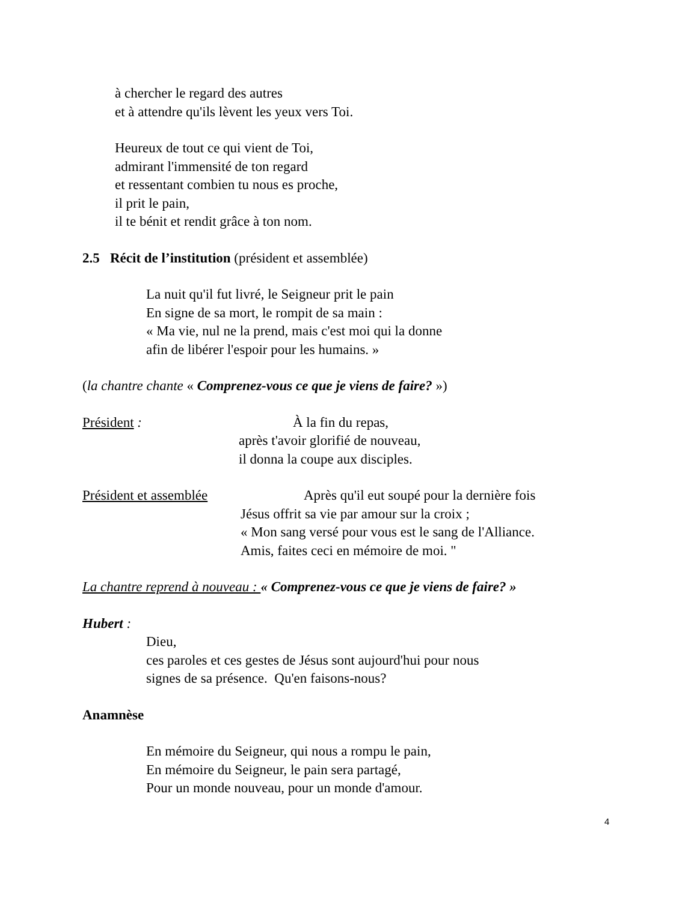à chercher le regard des autres
et à attendre qu'ils lèvent les yeux vers Toi.
Heureux de tout ce qui vient de Toi,
admirant l'immensité de ton regard
et ressentant combien tu nous es proche,
il prit le pain,
il te bénit et rendit grâce à ton nom.
2.5 Récit de l’institution (président et assemblée)
La nuit qu'il fut livré, le Seigneur prit le pain
En signe de sa mort, le rompit de sa main :
« Ma vie, nul ne la prend, mais c'est moi qui la donne
afin de libérer l'espoir pour les humains. »
(la chantre chante « Comprenez-vous ce que je viens de faire? »)
Président : À la fin du repas,
après t'avoir glorifié de nouveau,
il donna la coupe aux disciples.
Président et assemblée
Après qu'il eut soupé pour la dernière fois
Jésus offrit sa vie par amour sur la croix ;
« Mon sang versé pour vous est le sang de l'Alliance.
Amis, faites ceci en mémoire de moi. "
La chantre reprend à nouveau : « Comprenez-vous ce que je viens de faire? »
Hubert :
Dieu,
ces paroles et ces gestes de Jésus sont aujourd'hui pour nous
signes de sa présence. Qu'en faisons-nous?
Anamnèse
En mémoire du Seigneur, qui nous a rompu le pain,
En mémoire du Seigneur, le pain sera partagé,
Pour un monde nouveau, pour un monde d'amour.
4